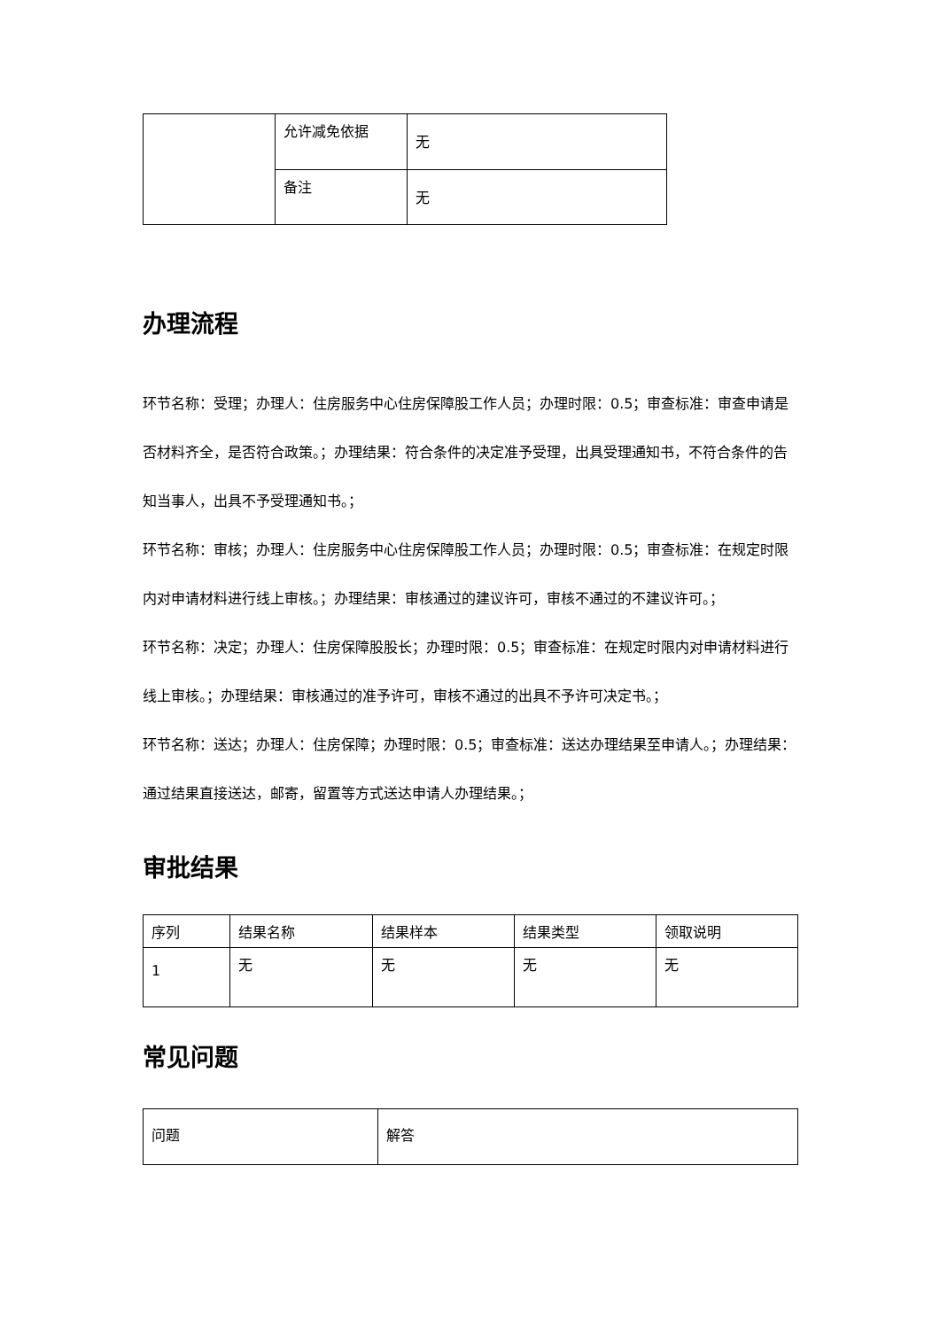| | 允许减免依据 | 无 |
| | 备注 | 无 |
办理流程
环节名称：受理；办理人：住房服务中心住房保障股工作人员；办理时限：0.5；审查标准：审查申请是否材料齐全，是否符合政策。；办理结果：符合条件的决定准予受理，出具受理通知书，不符合条件的告知当事人，出具不予受理通知书。；
环节名称：审核；办理人：住房服务中心住房保障股工作人员；办理时限：0.5；审查标准：在规定时限内对申请材料进行线上审核。；办理结果：审核通过的建议许可，审核不通过的不建议许可。；
环节名称：决定；办理人：住房保障股股长；办理时限：0.5；审查标准：在规定时限内对申请材料进行线上审核。；办理结果：审核通过的准予许可，审核不通过的出具不予许可决定书。；
环节名称：送达；办理人：住房保障；办理时限：0.5；审查标准：送达办理结果至申请人。；办理结果：通过结果直接送达，邮寄，留置等方式送达申请人办理结果。；
审批结果
| 序列 | 结果名称 | 结果样本 | 结果类型 | 领取说明 |
| --- | --- | --- | --- | --- |
| 1 | 无 | 无 | 无 | 无 |
常见问题
| 问题 | 解答 |